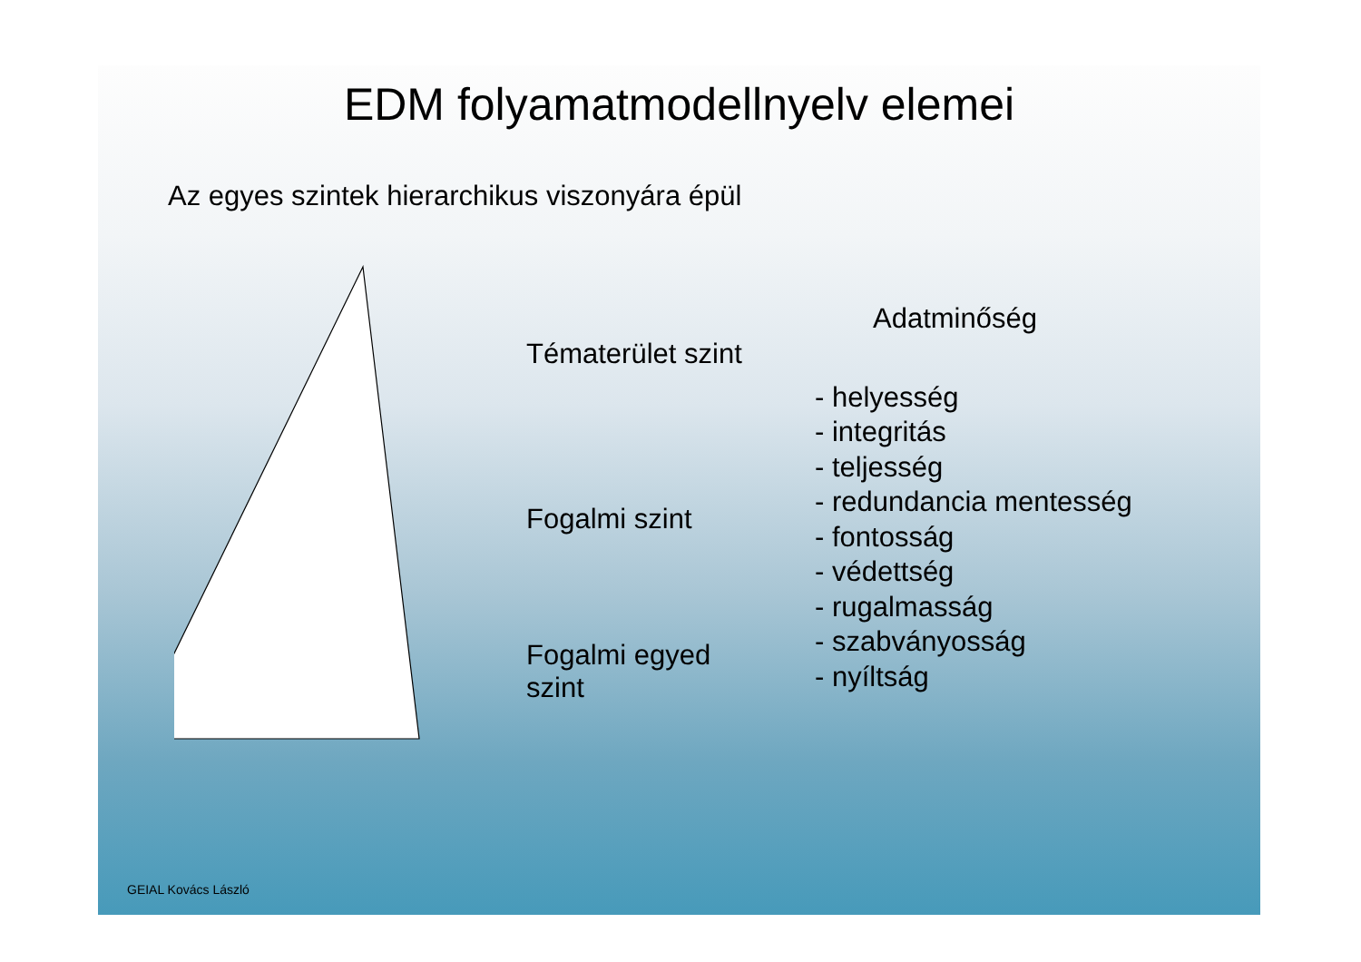EDM folyamatmodellnyelv elemei
Az egyes szintek hierarchikus viszonyára épül
Tématerület szint
Fogalmi szint
Fogalmi egyed szint
Adatminőség
- helyesség
- integritás
- teljesség
- redundancia mentesség
- fontosság
- védettség
- rugalmasság
- szabványosság
- nyíltság
GEIAL Kovács László